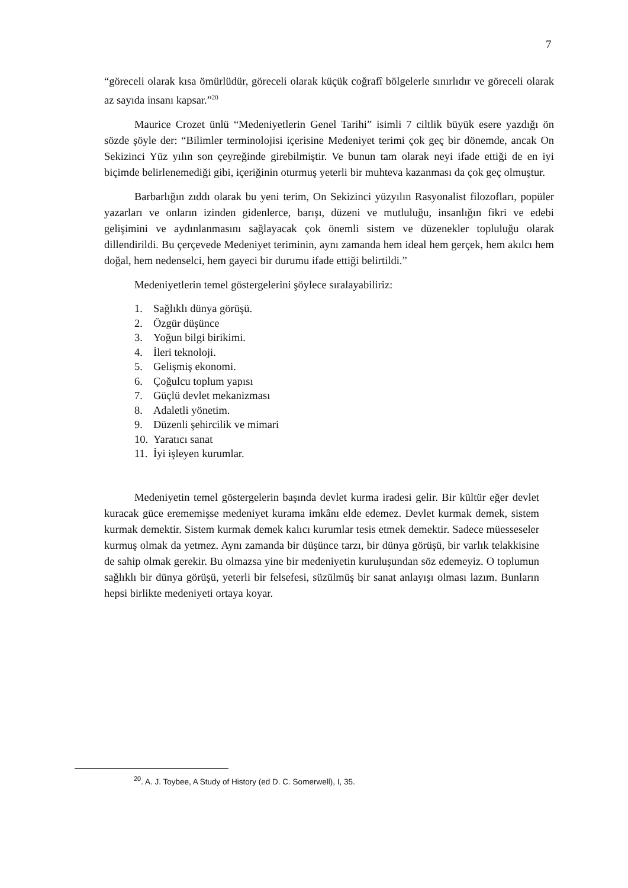7
“göreceli olarak kısa ömürlüdür, göreceli olarak küçük coğrafî bölgelerle sınırlıdır ve göreceli olarak az sayıda insanı kapsar.”<sup>20</sup>
Maurice Crozet ünlü “Medeniyetlerin Genel Tarihi” isimli 7 ciltlik büyük esere yazdığı ön sözde şöyle der: “Bilimler terminolojisi içerisine Medeniyet terimi çok geç bir dönemde, ancak On Sekizinci Yüz yılın son çeyreğinde girebilmiştir. Ve bunun tam olarak neyi ifade ettiği de en iyi biçimde belirlenemediği gibi, içeriğinin oturmuş yeterli bir muhteva kazanması da çok geç olmuştur.
Barbarlığın zıddı olarak bu yeni terim, On Sekizinci yüzyılın Rasyonalist filozofları, popüler yazarları ve onların izinden gidenlerce, barışı, düzeni ve mutluluğu, insanlığın fikri ve edebi gelişimini ve aydınlanmasını sağlayacak çok önemli sistem ve düzenekler topluluğu olarak dillendirildi. Bu çerçevede Medeniyet teriminin, aynı zamanda hem ideal hem gerçek, hem akılcı hem doğal, hem nedenselci, hem gayeci bir durumu ifade ettiği belirtildi.”
Medeniyetlerin temel göstergelerini şöylece sıralayabiliriz:
1. Sağlıklı dünya görüşü.
2. Özgür düşünce
3. Yoğun bilgi birikimi.
4. İleri teknoloji.
5. Gelişmiş ekonomi.
6. Çoğulcu toplum yapısı
7. Güçlü devlet mekanizması
8. Adaletli yönetim.
9. Düzenli şehircilik ve mimari
10. Yaratıcı sanat
11. İyi işleyen kurumlar.
Medeniyetin temel göstergelerin başında devlet kurma iradesi gelir. Bir kültür eğer devlet kuracak güce erememişse medeniyet kurama imkânı elde edemez. Devlet kurmak demek, sistem kurmak demektir. Sistem kurmak demek kalıcı kurumlar tesis etmek demektir. Sadece müesseseler kurmuş olmak da yetmez. Aynı zamanda bir düşünce tarzı, bir dünya görüşü, bir varlık telakkisine de sahip olmak gerekir. Bu olmazsa yine bir medeniyetin kuruluşundan söz edemeyiz. O toplumun sağlıklı bir dünya görüşü, yeterli bir felsefesi, süzülmüş bir sanat anlayışı olması lazım. Bunların hepsi birlikte medeniyeti ortaya koyar.
<sup>20</sup>. A. J. Toybee, A Study of History (ed D. C. Somerwell), I, 35.